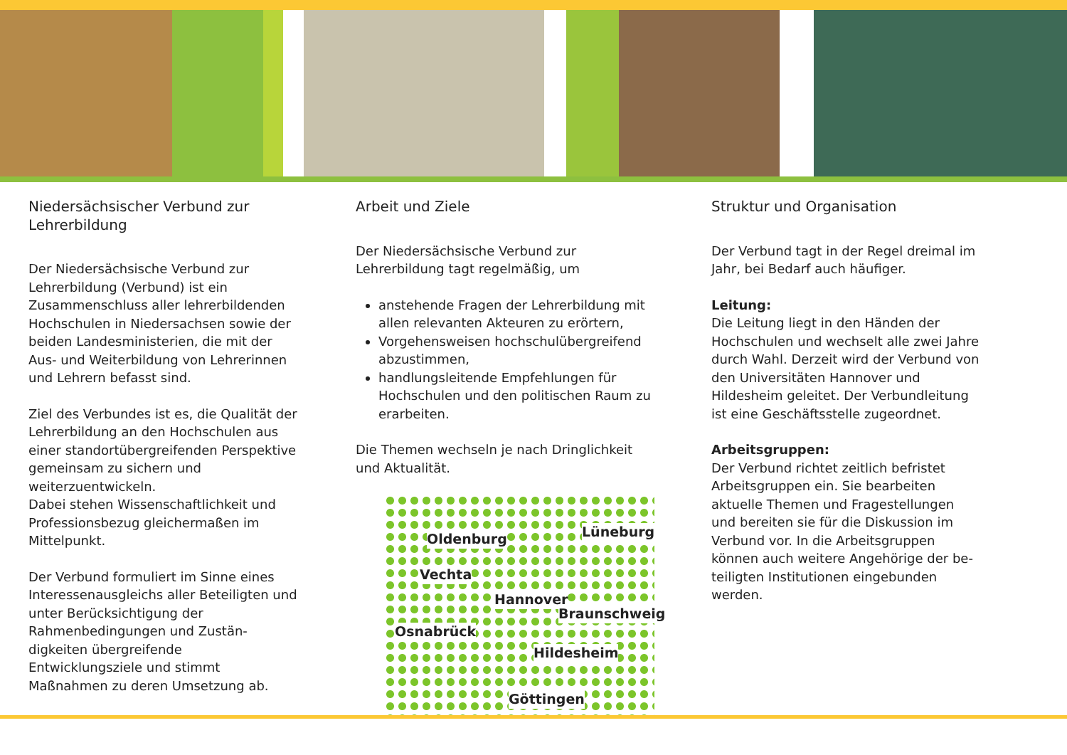Niedersächsischer Verbund zur Lehrerbildung
Der Niedersächsische Verbund zur Lehrerbildung (Verbund) ist ein Zusammenschluss aller lehrer­bildenden Hochschulen in Niedersachsen sowie der beiden Landesministerien, die mit der Aus- und Weiterbildung von Lehrerinnen und Lehrern befasst sind.
Ziel des Verbundes ist es, die Qualität der Lehrerbildung an den Hochschulen aus einer standortübergreifenden Perspektive gemeinsam zu sichern und weiterzuentwickeln.
Dabei stehen Wissenschaftlichkeit und Professionsbezug gleichermaßen im Mittelpunkt.
Der Verbund formuliert im Sinne eines Interes­senausgleichs aller Beteiligten und unter Berück­sichtigung der Rahmenbedingungen und Zustän­digkeiten übergreifende Entwicklungsziele und stimmt Maßnahmen zu deren Umsetzung ab.
Arbeit und Ziele
Der Niedersächsische Verbund zur Lehrerbildung tagt regelmäßig, um
anstehende Fragen der Lehrerbildung mit allen relevanten Akteuren zu erörtern,
Vorgehensweisen hochschulübergreifend abzustimmen,
handlungsleitende Empfehlungen für Hochschulen und den politischen Raum zu erar­beiten.
Die Themen wechseln je nach Dringlichkeit und Aktualität.
Oldenburg Lüneburg
Vechta
Hannover
Braunschweig
Osnabrück
Hildesheim
Göttingen
Struktur und Organisation
Der Verbund tagt in der Regel dreimal im Jahr, bei Bedarf auch häufiger.
Leitung:
Die Leitung liegt in den Händen der Hochschu­len und wechselt alle zwei Jahre durch Wahl. Derzeit wird der Verbund von den Universitäten Hannover und Hildesheim geleitet. Der Ver­bundleitung ist eine Geschäftsstelle zugeord­net.
Arbeitsgruppen:
Der Verbund richtet zeitlich befristet Arbeits­gruppen ein. Sie bearbeiten aktuelle Themen und Fragestellungen und bereiten sie für die Diskussion im Verbund vor. In die Arbeitsgrup­pen können auch weitere Angehörige der be­teiligten Institutionen eingebunden werden.